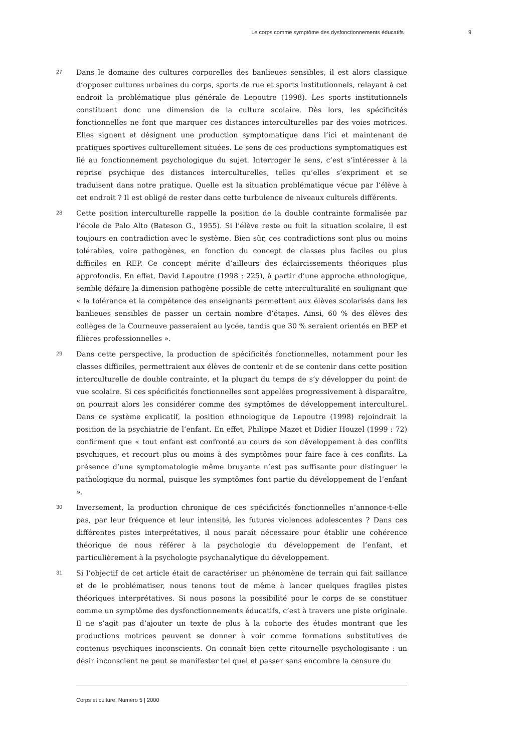Le corps comme symptôme des dysfonctionnements éducatifs 9
27
Dans le domaine des cultures corporelles des banlieues sensibles, il est alors classique d’opposer cultures urbaines du corps, sports de rue et sports institutionnels, relayant à cet endroit la problématique plus générale de Lepoutre (1998). Les sports institutionnels constituent donc une dimension de la culture scolaire. Dès lors, les spécificités fonctionnelles ne font que marquer ces distances interculturelles par des voies motrices. Elles signent et désignent une production symptomatique dans l’ici et maintenant de pratiques sportives culturellement situées. Le sens de ces productions symptomatiques est lié au fonctionnement psychologique du sujet. Interroger le sens, c’est s’intéresser à la reprise psychique des distances interculturelles, telles qu’elles s’expriment et se traduisent dans notre pratique. Quelle est la situation problématique vécue par l’élève à cet endroit ? Il est obligé de rester dans cette turbulence de niveaux culturels différents.
28
Cette position interculturelle rappelle la position de la double contrainte formalisée par l’école de Palo Alto (Bateson G., 1955). Si l’élève reste ou fuit la situation scolaire, il est toujours en contradiction avec le système. Bien sûr, ces contradictions sont plus ou moins tolérables, voire pathogènes, en fonction du concept de classes plus faciles ou plus difficiles en REP. Ce concept mérite d’ailleurs des éclaircissements théoriques plus approfondis. En effet, David Lepoutre (1998 : 225), à partir d’une approche ethnologique, semble défaire la dimension pathogène possible de cette interculturalité en soulignant que « la tolérance et la compétence des enseignants permettent aux élèves scolarisés dans les banlieues sensibles de passer un certain nombre d’étapes. Ainsi, 60 % des élèves des collèges de la Courneuve passeraient au lycée, tandis que 30 % seraient orientés en BEP et filières professionnelles ».
29
Dans cette perspective, la production de spécificités fonctionnelles, notamment pour les classes difficiles, permettraient aux élèves de contenir et de se contenir dans cette position interculturelle de double contrainte, et la plupart du temps de s’y développer du point de vue scolaire. Si ces spécificités fonctionnelles sont appelées progressivement à disparaître, on pourrait alors les considérer comme des symptômes de développement interculturel. Dans ce système explicatif, la position ethnologique de Lepoutre (1998) rejoindrait la position de la psychiatrie de l’enfant. En effet, Philippe Mazet et Didier Houzel (1999 : 72) confirment que « tout enfant est confronté au cours de son développement à des conflits psychiques, et recourt plus ou moins à des symptômes pour faire face à ces conflits. La présence d’une symptomatologie même bruyante n’est pas suffisante pour distinguer le pathologique du normal, puisque les symptômes font partie du développement de l’enfant ».
30
Inversement, la production chronique de ces spécificités fonctionnelles n’annonce-t-elle pas, par leur fréquence et leur intensité, les futures violences adolescentes ? Dans ces différentes pistes interprétatives, il nous paraît nécessaire pour établir une cohérence théorique de nous référer à la psychologie du développement de l’enfant, et particulièrement à la psychologie psychanalytique du développement.
31
Si l’objectif de cet article était de caractériser un phénomène de terrain qui fait saillance et de le problématiser, nous tenons tout de même à lancer quelques fragiles pistes théoriques interprétatives. Si nous posons la possibilité pour le corps de se constituer comme un symptôme des dysfonctionnements éducatifs, c’est à travers une piste originale. Il ne s’agit pas d’ajouter un texte de plus à la cohorte des études montrant que les productions motrices peuvent se donner à voir comme formations substitutives de contenus psychiques inconscients. On connaît bien cette ritournelle psychologisante : un désir inconscient ne peut se manifester tel quel et passer sans encombre la censure du
Corps et culture, Numéro 5 | 2000